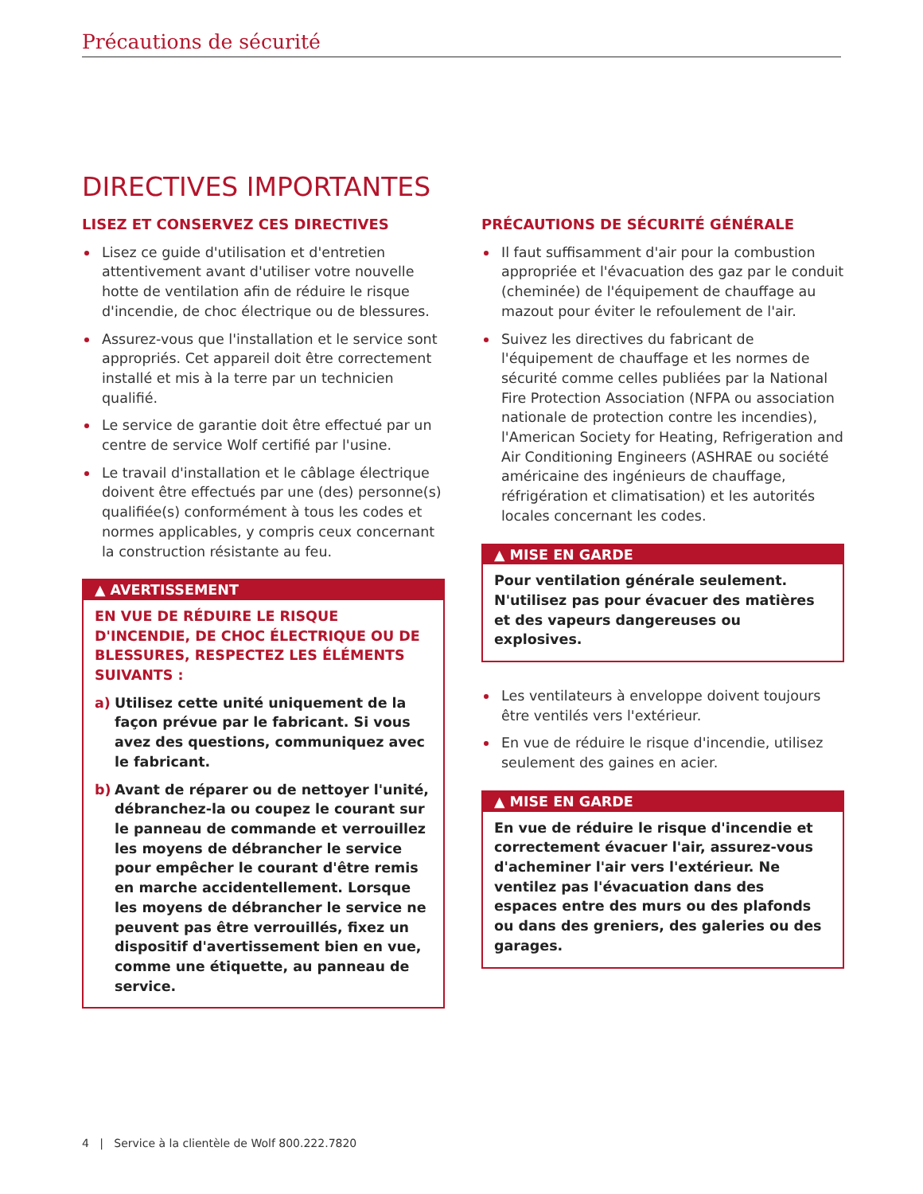Précautions de sécurité
DIRECTIVES IMPORTANTES
LISEZ ET CONSERVEZ CES DIRECTIVES
Lisez ce guide d'utilisation et d'entretien attentivement avant d'utiliser votre nouvelle hotte de ventilation afin de réduire le risque d'incendie, de choc électrique ou de blessures.
Assurez-vous que l'installation et le service sont appropriés. Cet appareil doit être correctement installé et mis à la terre par un technicien qualifié.
Le service de garantie doit être effectué par un centre de service Wolf certifié par l'usine.
Le travail d'installation et le câblage électrique doivent être effectués par une (des) personne(s) qualifiée(s) conformément à tous les codes et normes applicables, y compris ceux concernant la construction résistante au feu.
▲ AVERTISSEMENT
EN VUE DE RÉDUIRE LE RISQUE D'INCENDIE, DE CHOC ÉLECTRIQUE OU DE BLESSURES, RESPECTEZ LES ÉLÉMENTS SUIVANTS :
a) Utilisez cette unité uniquement de la façon prévue par le fabricant. Si vous avez des questions, communiquez avec le fabricant.
b) Avant de réparer ou de nettoyer l'unité, débranchez-la ou coupez le courant sur le panneau de commande et verrouillez les moyens de débrancher le service pour empêcher le courant d'être remis en marche accidentellement. Lorsque les moyens de débrancher le service ne peuvent pas être verrouillés, fixez un dispositif d'avertissement bien en vue, comme une étiquette, au panneau de service.
PRÉCAUTIONS DE SÉCURITÉ GÉNÉRALE
Il faut suffisamment d'air pour la combustion appropriée et l'évacuation des gaz par le conduit (cheminée) de l'équipement de chauffage au mazout pour éviter le refoulement de l'air.
Suivez les directives du fabricant de l'équipement de chauffage et les normes de sécurité comme celles publiées par la National Fire Protection Association (NFPA ou association nationale de protection contre les incendies), l'American Society for Heating, Refrigeration and Air Conditioning Engineers (ASHRAE ou société américaine des ingénieurs de chauffage, réfrigération et climatisation) et les autorités locales concernant les codes.
▲ MISE EN GARDE
Pour ventilation générale seulement. N'utilisez pas pour évacuer des matières et des vapeurs dangereuses ou explosives.
Les ventilateurs à enveloppe doivent toujours être ventilés vers l'extérieur.
En vue de réduire le risque d'incendie, utilisez seulement des gaines en acier.
▲ MISE EN GARDE
En vue de réduire le risque d'incendie et correctement évacuer l'air, assurez-vous d'acheminer l'air vers l'extérieur. Ne ventilez pas l'évacuation dans des espaces entre des murs ou des plafonds ou dans des greniers, des galeries ou des garages.
4 | Service à la clientèle de Wolf 800.222.7820